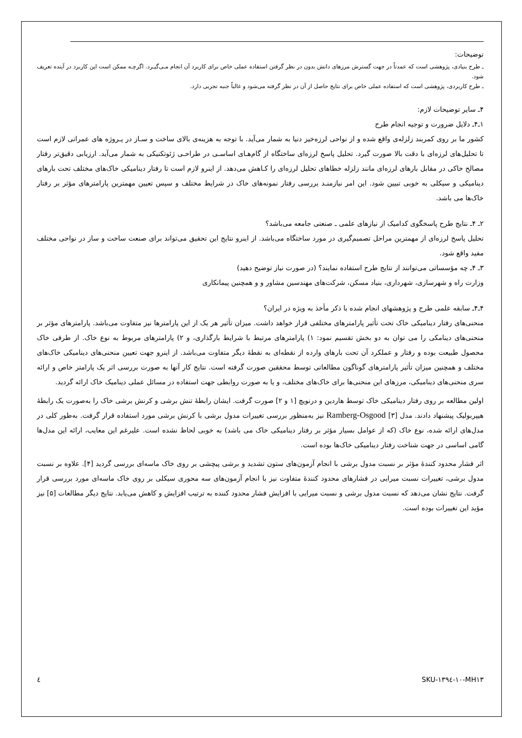توضیحات:
ـ طرح بنیادی، پژوهشی است که عمدتاً در جهت گسترش مرزهای دانش بدون در نظر گرفتن استفاده عملی خاص برای کاربرد آن انجام مـی‌گیـرد. اگرچـه ممکن است این کاربرد در آینده تعریف شود.
ـ طرح کاربردی، پژوهشی است که استفاده عملی خاص برای نتایج حاصل از آن در نظر گرفته می‌شود و غالباً جنبه تجربی دارد.
۴ـ سایر توضیحات لازم:
۱ـ۴ـ دلایل ضرورت و توجیه انجام طرح
کشور ما بر روی کمربند زلزله‌ی واقع شده و از نواحی لرزه‌خیز دنیا به شمار می‌آید. با توجه به هزینه‌ی بالای ساخت و سـاز در پـروژه های عمرانی لازم است تا تحلیل‌های لرزه‌ای با دقت بالا صورت گیرد. تحلیل پاسخ لرزه‌ای ساختگاه از گام‌هـای اساسـی در طراحـی ژئوتکنیکی به شمار می‌آید. ارزیابی دقیق‌تر رفتار مصالح خاکی در مقابل بارهای لرزه‌ای مانند زلزله خطاهای تحلیل لرزه‌ای را کـاهش می‌دهد. از اینرو لازم است تا رفتار دینامیکی خاک‌های مختلف تحت بارهای دینامیکی و سیکلی به خوبی تبیین شود. این امر نیازمنـد بررسی رفتار نمونه‌های خاک در شرایط مختلف و سپس تعیین مهمترین پارامترهای مؤثر بر رفتار خاک‌ها می باشد.
۲ـ ۴ـ نتایج طرح پاسخگوی کدامیک از نیازهای علمی ـ صنعتی جامعه می‌باشد؟
تحلیل پاسخ لرزه‌ای از مهمترین مراحل تصمیم‌گیری در مورد ساختگاه می‌باشد. از اینرو نتایج این تحقیق می‌تواند برای صنعت ساخت و ساز در نواحی مختلف مفید واقع شود.
۳ـ ۴ـ چه مؤسساتی می‌توانند از نتایج طرح استفاده نمایند؟ (در صورت نیاز توضیح دهید)
وزارت راه و شهرسازی، شهرداری، بنیاد مسکن، شرکت‌های مهندسین مشاور و و همچنین پیمانکاری
۴ـ۴ـ سابقه علمی طرح و پژوهشهای انجام شده با ذکر مأخذ به ویژه در ایران؟
منحنی‌های رفتار دینامیکی خاک تحت تأثیر پارامترهای مختلفی قرار خواهد داشت. میزان تأثیر هر یک از این پارامترها نیز متفاوت می‌باشد. پارامترهای مؤثر بر منحنی‌های دینامکی را می توان به دو بخش تقسیم نمود: ۱) پارامترهای مرتبط با شرایط بارگذاری، و ۲) پارامترهای مربوط به نوع خاک. از طرفی خاک محصول طبیعت بوده و رفتار و عملکرد آن تحت بارهای وارده از نقطه‌ای به نقطهٔ دیگر متفاوت می‌باشد. از اینرو جهت تعیین منحنی‌های دینامیکی خاک‌های مختلف و همچنین میزان تأثیر پارامترهای گوناگون مطالعاتی توسط محققین صورت گرفته است. نتایج کار آنها به صورت بررسی اثر یک پارامتر خاص و ارائه سری منحنی‌های دینامیکی، مرزهای این منحنی‌ها برای خاک‌های مختلف، و یا به صورت روابطی جهت استفاده در مسائل عملی دینامیک خاک ارائه گردید.
اولین مطالعه بر روی رفتار دینامیکی خاک توسط هاردین و درنویچ [۱ و ۲] صورت گرفت. ایشان رابطهٔ تنش برشی و کرنش برشی خاک را به‌صورت یک رابطهٔ هیپربولیک پیشنهاد دادند. مدل Ramberg-Osgood [۳] نیز به‌منظور بررسی تغییرات مدول برشی با کرنش برشی مورد استفاده قرار گرفت. به‌طور کلی در مدل‌های ارائه شده، نوع خاک (که از عوامل بسیار مؤثر بر رفتار دینامیکی خاک می باشد) به خوبی لحاظ نشده است. علیرغم این معایب، ارائه این مدل‌ها گامی اساسی در جهت شناخت رفتار دینامیکی خاک‌ها بوده است.
اثر فشار محدود کنندهٔ مؤثر بر نسبت مدول برشی با انجام آزمون‌های ستون تشدید و برشی پیچشی بر روی خاک ماسه‌ای بررسی گردید [۴]. علاوه بر نسبت مدول برشی، تغییرات نسبت میرایی در فشارهای محدود کنندهٔ متفاوت نیز با انجام آزمون‌های سه محوری سیکلی بر روی خاک ماسه‌ای مورد بررسی قرار گرفت. نتایج نشان می‌دهد که نسبت مدول برشی و نسبت میرایی با افزایش فشار محدود کننده به ترتیب افزایش و کاهش می‌یابد. نتایج دیگر مطالعات [۵] نیز مؤید این تغییرات بوده است.
٤ SKU-۱۳۹٤-۱۰-MH۱۳